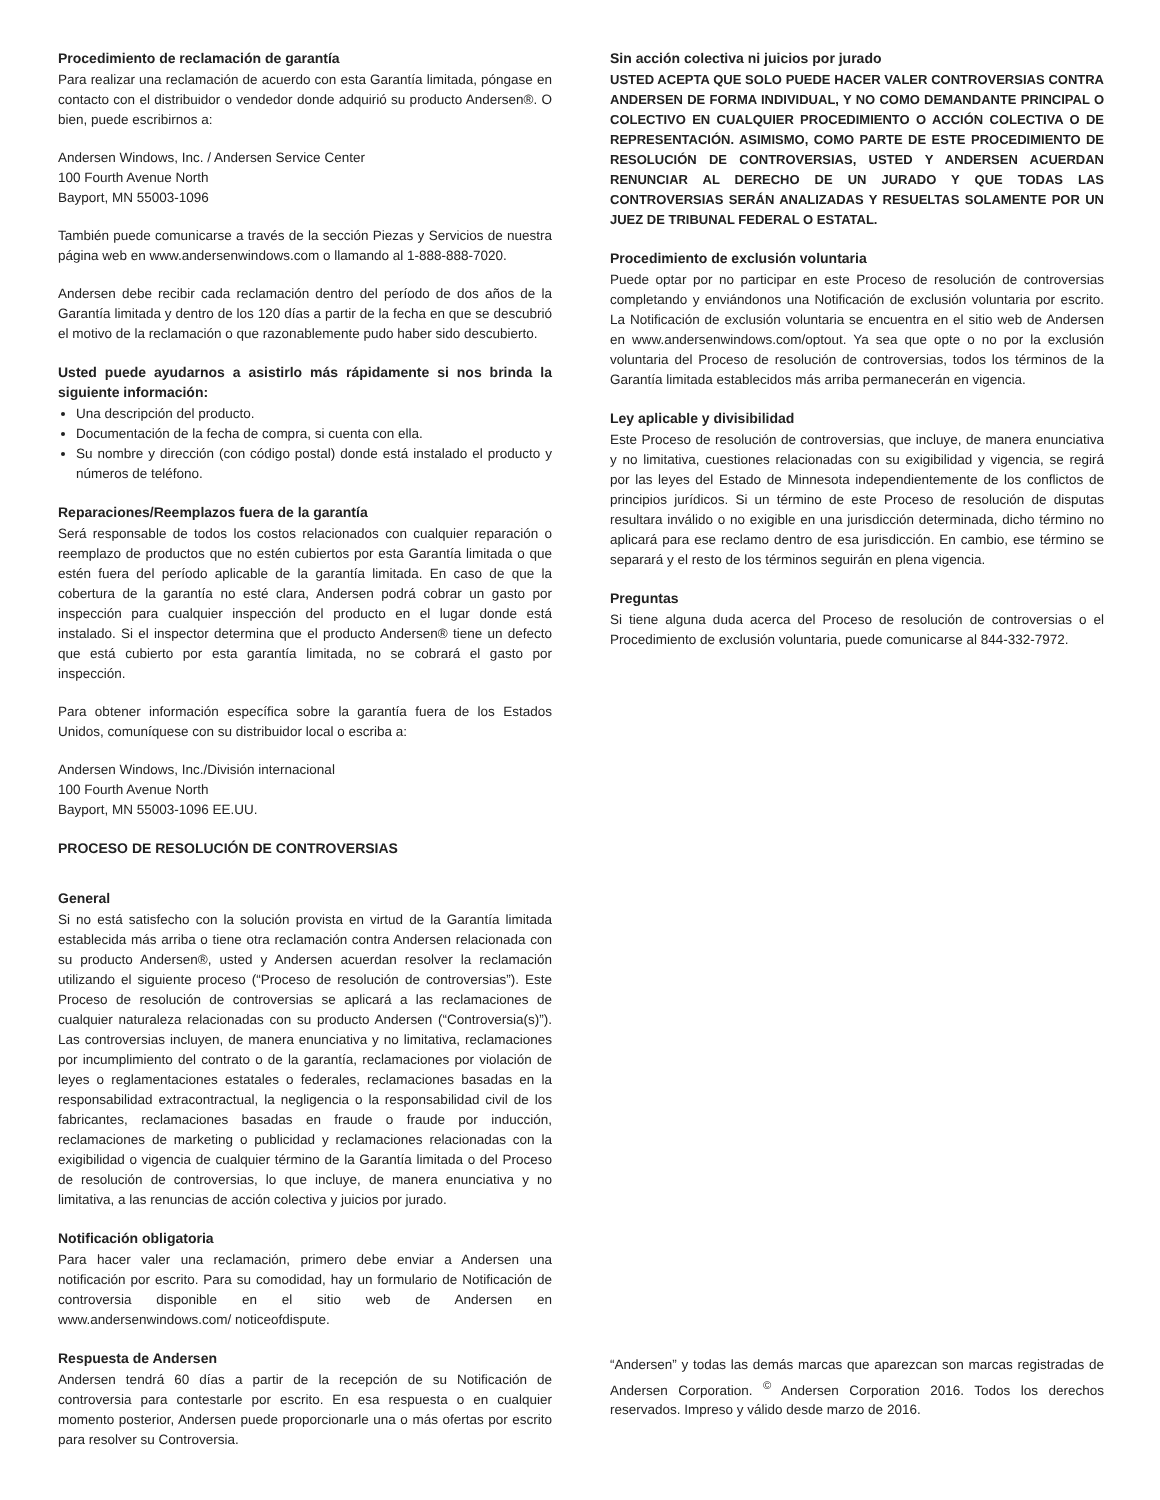Procedimiento de reclamación de garantía
Para realizar una reclamación de acuerdo con esta Garantía limitada, póngase en contacto con el distribuidor o vendedor donde adquirió su producto Andersen®. O bien, puede escribirnos a:
Andersen Windows, Inc. / Andersen Service Center
100 Fourth Avenue North
Bayport, MN 55003-1096
También puede comunicarse a través de la sección Piezas y Servicios de nuestra página web en www.andersenwindows.com o llamando al 1-888-888-7020.
Andersen debe recibir cada reclamación dentro del período de dos años de la Garantía limitada y dentro de los 120 días a partir de la fecha en que se descubrió el motivo de la reclamación o que razonablemente pudo haber sido descubierto.
Usted puede ayudarnos a asistirlo más rápidamente si nos brinda la siguiente información:
Una descripción del producto.
Documentación de la fecha de compra, si cuenta con ella.
Su nombre y dirección (con código postal) donde está instalado el producto y números de teléfono.
Reparaciones/Reemplazos fuera de la garantía
Será responsable de todos los costos relacionados con cualquier reparación o reemplazo de productos que no estén cubiertos por esta Garantía limitada o que estén fuera del período aplicable de la garantía limitada. En caso de que la cobertura de la garantía no esté clara, Andersen podrá cobrar un gasto por inspección para cualquier inspección del producto en el lugar donde está instalado. Si el inspector determina que el producto Andersen® tiene un defecto que está cubierto por esta garantía limitada, no se cobrará el gasto por inspección.
Para obtener información específica sobre la garantía fuera de los Estados Unidos, comuníquese con su distribuidor local o escriba a:
Andersen Windows, Inc./División internacional
100 Fourth Avenue North
Bayport, MN 55003-1096 EE.UU.
PROCESO DE RESOLUCIÓN DE CONTROVERSIAS
General
Si no está satisfecho con la solución provista en virtud de la Garantía limitada establecida más arriba o tiene otra reclamación contra Andersen relacionada con su producto Andersen®, usted y Andersen acuerdan resolver la reclamación utilizando el siguiente proceso (“Proceso de resolución de controversias”). Este Proceso de resolución de controversias se aplicará a las reclamaciones de cualquier naturaleza relacionadas con su producto Andersen (“Controversia(s)”). Las controversias incluyen, de manera enunciativa y no limitativa, reclamaciones por incumplimiento del contrato o de la garantía, reclamaciones por violación de leyes o reglamentaciones estatales o federales, reclamaciones basadas en la responsabilidad extracontractual, la negligencia o la responsabilidad civil de los fabricantes, reclamaciones basadas en fraude o fraude por inducción, reclamaciones de marketing o publicidad y reclamaciones relacionadas con la exigibilidad o vigencia de cualquier término de la Garantía limitada o del Proceso de resolución de controversias, lo que incluye, de manera enunciativa y no limitativa, a las renuncias de acción colectiva y juicios por jurado.
Notificación obligatoria
Para hacer valer una reclamación, primero debe enviar a Andersen una notificación por escrito. Para su comodidad, hay un formulario de Notificación de controversia disponible en el sitio web de Andersen en www.andersenwindows.com/ noticeofdispute.
Respuesta de Andersen
Andersen tendrá 60 días a partir de la recepción de su Notificación de controversia para contestarle por escrito. En esa respuesta o en cualquier momento posterior, Andersen puede proporcionarle una o más ofertas por escrito para resolver su Controversia.
Sin acción colectiva ni juicios por jurado
USTED ACEPTA QUE SOLO PUEDE HACER VALER CONTROVERSIAS CONTRA ANDERSEN DE FORMA INDIVIDUAL, Y NO COMO DEMANDANTE PRINCIPAL O COLECTIVO EN CUALQUIER PROCEDIMIENTO O ACCIÓN COLECTIVA O DE REPRESENTACIÓN. ASIMISMO, COMO PARTE DE ESTE PROCEDIMIENTO DE RESOLUCIÓN DE CONTROVERSIAS, USTED Y ANDERSEN ACUERDAN RENUNCIAR AL DERECHO DE UN JURADO Y QUE TODAS LAS CONTROVERSIAS SERÁN ANALIZADAS Y RESUELTAS SOLAMENTE POR UN JUEZ DE TRIBUNAL FEDERAL O ESTATAL.
Procedimiento de exclusión voluntaria
Puede optar por no participar en este Proceso de resolución de controversias completando y enviándonos una Notificación de exclusión voluntaria por escrito. La Notificación de exclusión voluntaria se encuentra en el sitio web de Andersen en www.andersenwindows.com/optout. Ya sea que opte o no por la exclusión voluntaria del Proceso de resolución de controversias, todos los términos de la Garantía limitada establecidos más arriba permanecerán en vigencia.
Ley aplicable y divisibilidad
Este Proceso de resolución de controversias, que incluye, de manera enunciativa y no limitativa, cuestiones relacionadas con su exigibilidad y vigencia, se regirá por las leyes del Estado de Minnesota independientemente de los conflictos de principios jurídicos. Si un término de este Proceso de resolución de disputas resultara inválido o no exigible en una jurisdicción determinada, dicho término no aplicará para ese reclamo dentro de esa jurisdicción. En cambio, ese término se separará y el resto de los términos seguirán en plena vigencia.
Preguntas
Si tiene alguna duda acerca del Proceso de resolución de controversias o el Procedimiento de exclusión voluntaria, puede comunicarse al 844-332-7972.
“Andersen” y todas las demás marcas que aparezcan son marcas registradas de Andersen Corporation. <sup>©</sup> Andersen Corporation 2016. Todos los derechos reservados. Impreso y válido desde marzo de 2016.